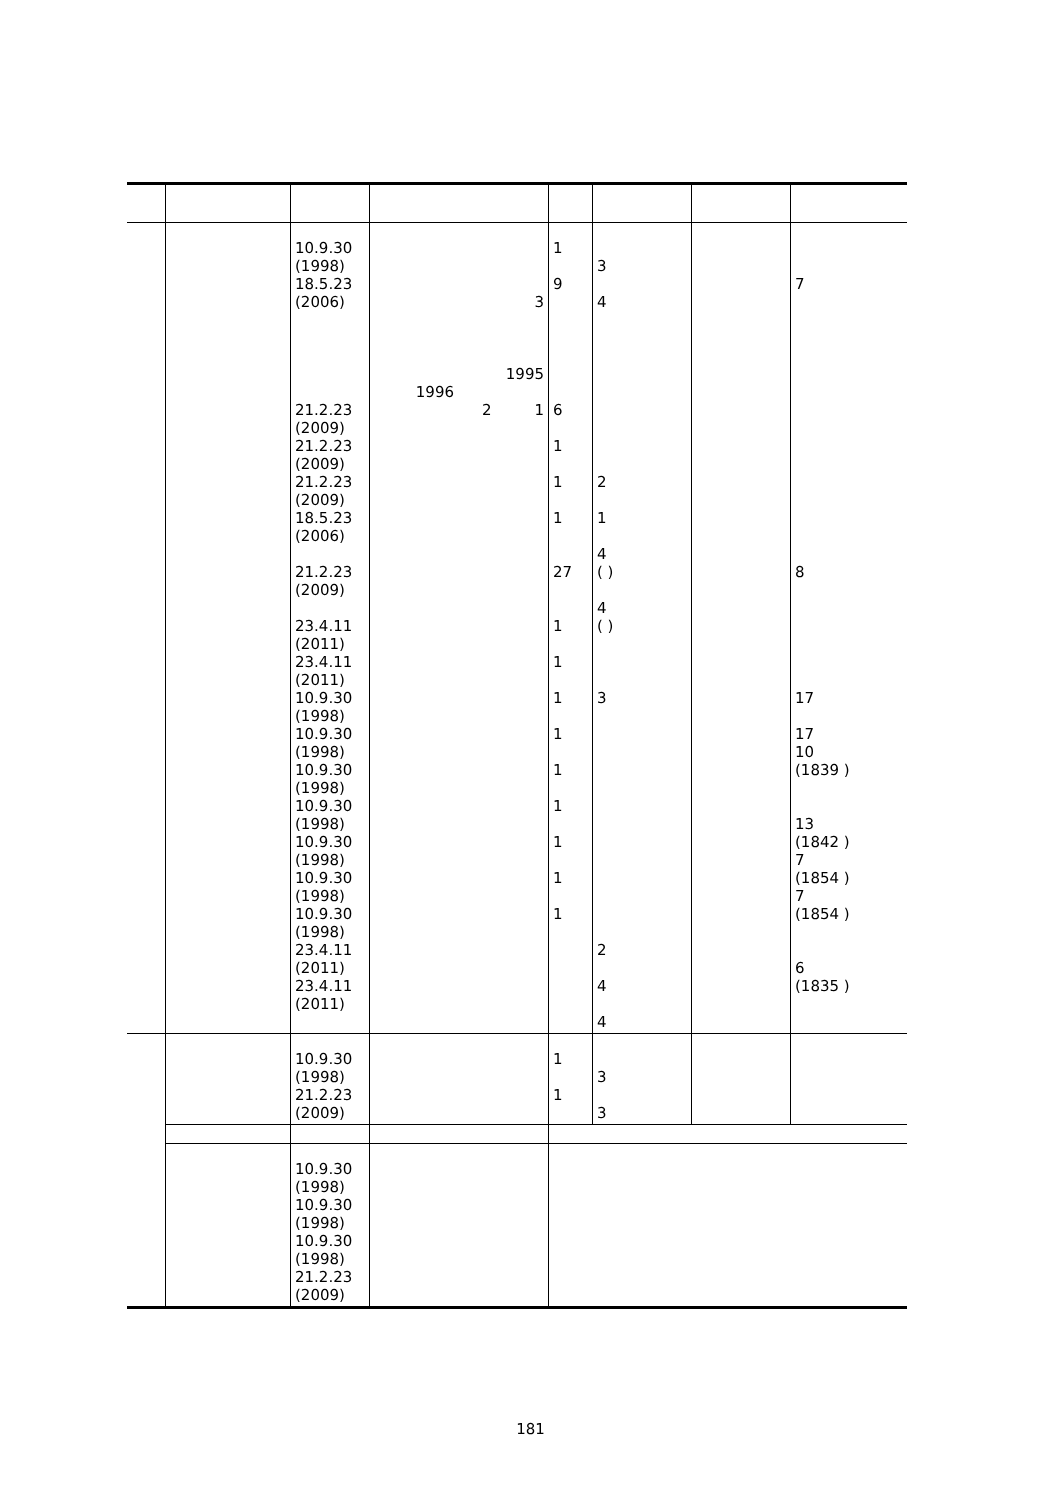| | | 10.9.30 (1998) 18.5.23 (2006) 21.2.23 (2009) 21.2.23 (2009) 21.2.23 (2009) 18.5.23 (2006) 21.2.23 (2009) 23.4.11 (2011) 23.4.11 (2011) 10.9.30 (1998) 10.9.30 (1998) 10.9.30 (1998) 10.9.30 (1998) 10.9.30 (1998) 10.9.30 (1998) 10.9.30 (1998) 23.4.11 (2011) 23.4.11 (2011) | 3 1995 1996 2 1 | 1 9 6 1 1 1 27 1 1 1 1 1 1 1 1 1 | 3 4 2 1 4 ( ) 4 ( ) 3 2 4 4 | | 7 8 17 17 10 (1839 ) 13 (1842 ) 7 (1854 ) 7 (1854 ) 6 (1835 ) |
| | | 10.9.30 (1998) 21.2.23 (2009) | | 1 1 | 3 3 | | |
| | | 10.9.30 (1998) 10.9.30 (1998) 10.9.30 (1998) 21.2.23 (2009) | | | | | |
181